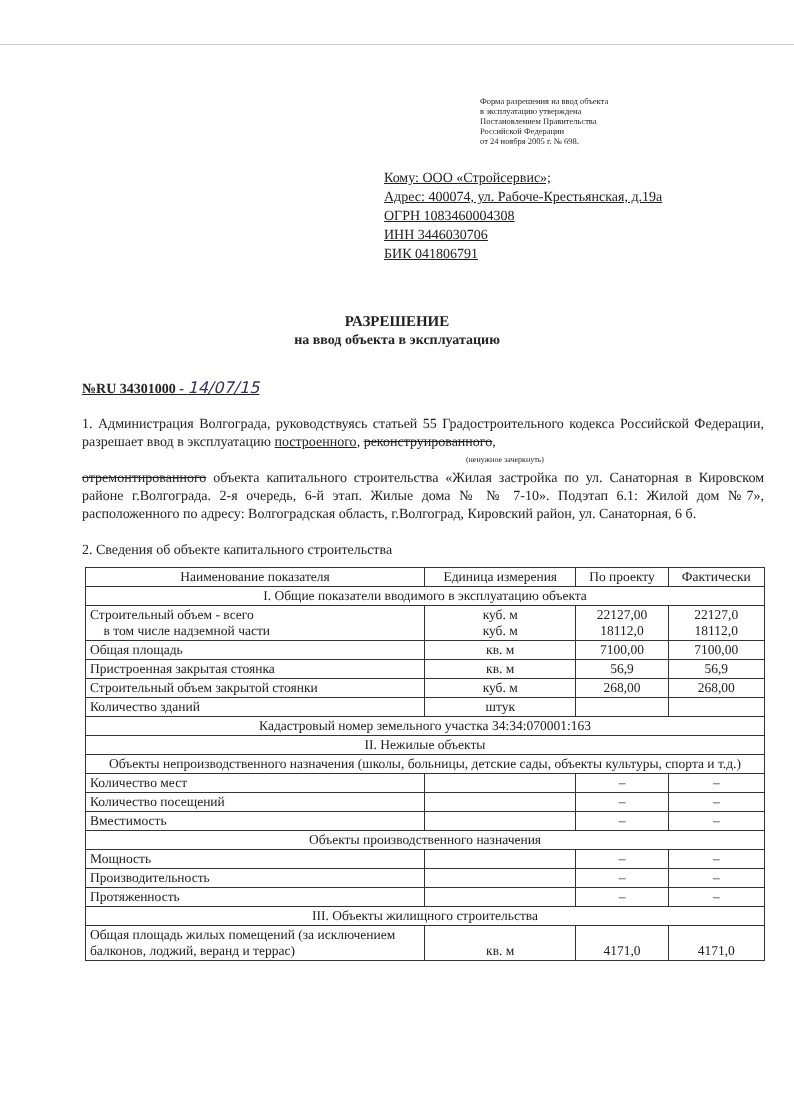Форма разрешения на ввод объекта
в эксплуатацию утверждена
Постановлением Правительства
Российской Федерации
от 24 ноября 2005 г. № 698.
Кому: ООО «Стройсервис»;
Адрес: 400074, ул. Рабоче-Крестьянская, д.19а
ОГРН 1083460004308
ИНН 3446030706
БИК 041806791
РАЗРЕШЕНИЕ
на ввод объекта в эксплуатацию
№RU 34301000 - 14/07/15
1. Администрация Волгограда, руководствуясь статьей 55 Градостроительного кодекса Российской Федерации, разрешает ввод в эксплуатацию построенного, реконструированного,
(ненужное зачеркнуть)
отремонтированного объекта капитального строительства «Жилая застройка по ул. Санаторная в Кировском районе г.Волгограда. 2-я очередь, 6-й этап. Жилые дома № № 7-10». Подэтап 6.1: Жилой дом №7», расположенного по адресу: Волгоградская область, г.Волгоград, Кировский район, ул. Санаторная, 6 б.
2. Сведения об объекте капитального строительства
| Наименование показателя | Единица измерения | По проекту | Фактически |
| --- | --- | --- | --- |
| I. Общие показатели вводимого в эксплуатацию объекта | | | |
| Строительный объем - всего в том числе надземной части | куб. м куб. м | 22127,00 18112,0 | 22127,0 18112,0 |
| Общая площадь | кв. м | 7100,00 | 7100,00 |
| Пристроенная закрытая стоянка | кв. м | 56,9 | 56,9 |
| Строительный объем закрытой стоянки | куб. м | 268,00 | 268,00 |
| Количество зданий | штук | | |
| Кадастровый номер земельного участка 34:34:070001:163 | | | |
| II. Нежилые объекты | | | |
| Объекты непроизводственного назначения (школы, больницы, детские сады, объекты культуры, спорта и т.д.) | | | |
| Количество мест | | – | – |
| Количество посещений | | – | – |
| Вместимость | | – | – |
| Объекты производственного назначения | | | |
| Мощность | | – | – |
| Производительность | | – | – |
| Протяженность | | – | – |
| III. Объекты жилищного строительства | | | |
| Общая площадь жилых помещений (за исключением балконов, лоджий, веранд и террас) | кв. м | 4171,0 | 4171,0 |